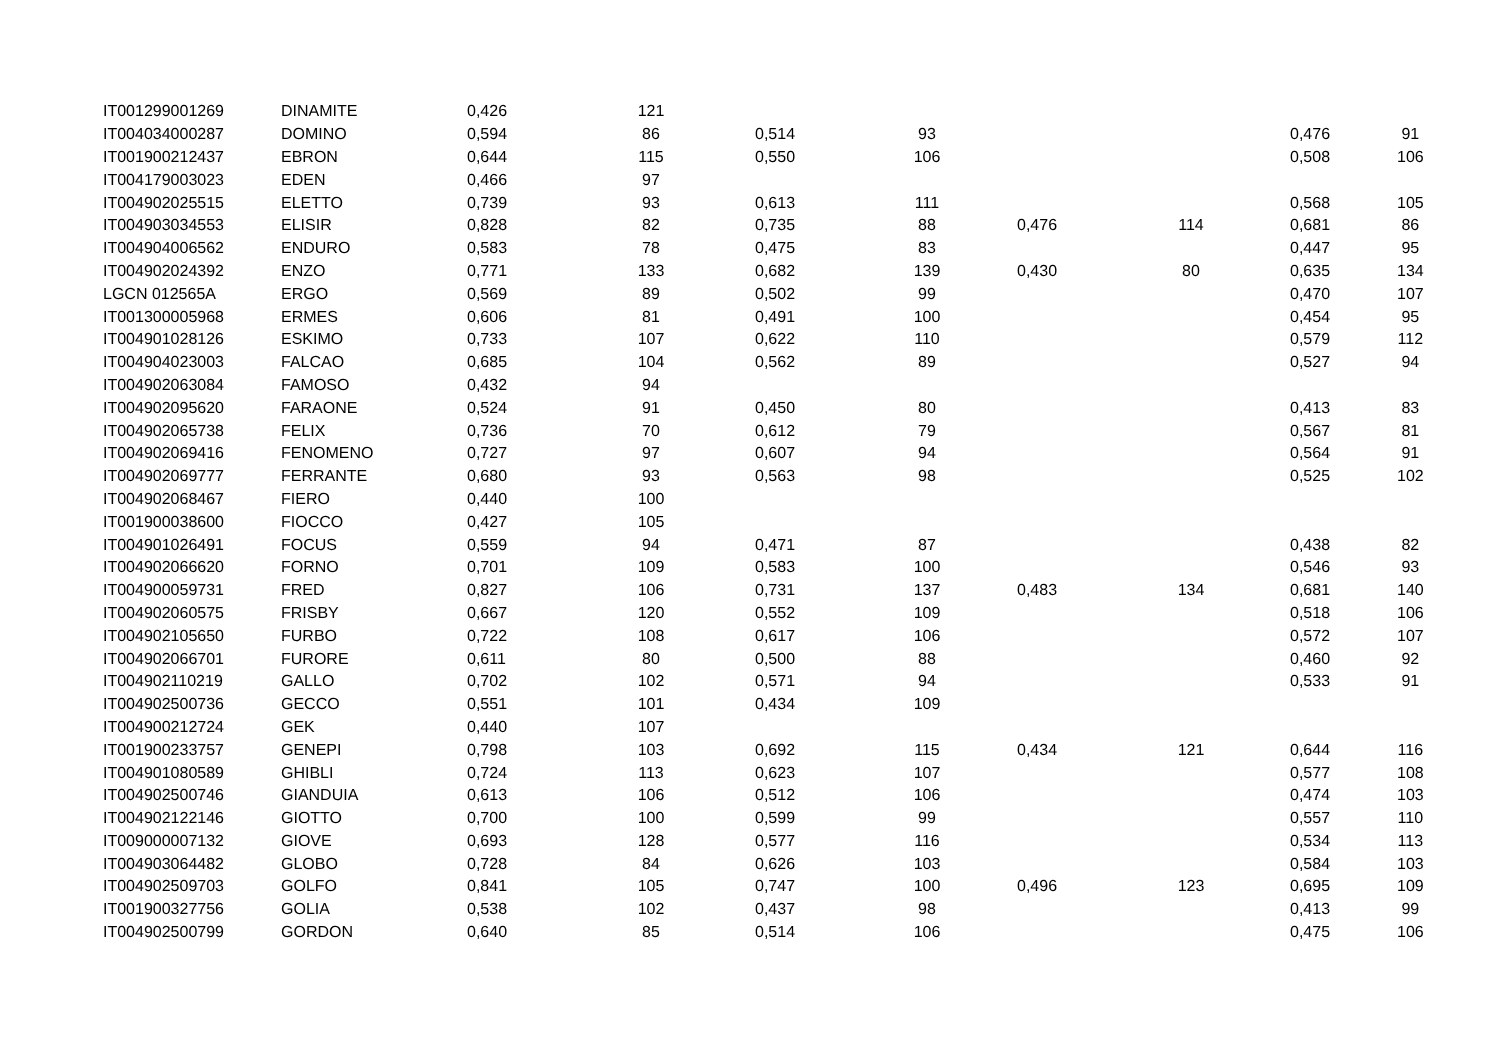| IT001299001269 | DINAMITE | 0,426 | 121 | | | | | | |
| IT004034000287 | DOMINO | 0,594 | 86 | 0,514 | 93 | | | 0,476 | 91 |
| IT001900212437 | EBRON | 0,644 | 115 | 0,550 | 106 | | | 0,508 | 106 |
| IT004179003023 | EDEN | 0,466 | 97 | | | | | | |
| IT004902025515 | ELETTO | 0,739 | 93 | 0,613 | 111 | | | 0,568 | 105 |
| IT004903034553 | ELISIR | 0,828 | 82 | 0,735 | 88 | 0,476 | 114 | 0,681 | 86 |
| IT004904006562 | ENDURO | 0,583 | 78 | 0,475 | 83 | | | 0,447 | 95 |
| IT004902024392 | ENZO | 0,771 | 133 | 0,682 | 139 | 0,430 | 80 | 0,635 | 134 |
| LGCN 012565A | ERGO | 0,569 | 89 | 0,502 | 99 | | | 0,470 | 107 |
| IT001300005968 | ERMES | 0,606 | 81 | 0,491 | 100 | | | 0,454 | 95 |
| IT004901028126 | ESKIMO | 0,733 | 107 | 0,622 | 110 | | | 0,579 | 112 |
| IT004904023003 | FALCAO | 0,685 | 104 | 0,562 | 89 | | | 0,527 | 94 |
| IT004902063084 | FAMOSO | 0,432 | 94 | | | | | | |
| IT004902095620 | FARAONE | 0,524 | 91 | 0,450 | 80 | | | 0,413 | 83 |
| IT004902065738 | FELIX | 0,736 | 70 | 0,612 | 79 | | | 0,567 | 81 |
| IT004902069416 | FENOMENO | 0,727 | 97 | 0,607 | 94 | | | 0,564 | 91 |
| IT004902069777 | FERRANTE | 0,680 | 93 | 0,563 | 98 | | | 0,525 | 102 |
| IT004902068467 | FIERO | 0,440 | 100 | | | | | | |
| IT001900038600 | FIOCCO | 0,427 | 105 | | | | | | |
| IT004901026491 | FOCUS | 0,559 | 94 | 0,471 | 87 | | | 0,438 | 82 |
| IT004902066620 | FORNO | 0,701 | 109 | 0,583 | 100 | | | 0,546 | 93 |
| IT004900059731 | FRED | 0,827 | 106 | 0,731 | 137 | 0,483 | 134 | 0,681 | 140 |
| IT004902060575 | FRISBY | 0,667 | 120 | 0,552 | 109 | | | 0,518 | 106 |
| IT004902105650 | FURBO | 0,722 | 108 | 0,617 | 106 | | | 0,572 | 107 |
| IT004902066701 | FURORE | 0,611 | 80 | 0,500 | 88 | | | 0,460 | 92 |
| IT004902110219 | GALLO | 0,702 | 102 | 0,571 | 94 | | | 0,533 | 91 |
| IT004902500736 | GECCO | 0,551 | 101 | 0,434 | 109 | | | | |
| IT004900212724 | GEK | 0,440 | 107 | | | | | | |
| IT001900233757 | GENEPI | 0,798 | 103 | 0,692 | 115 | 0,434 | 121 | 0,644 | 116 |
| IT004901080589 | GHIBLI | 0,724 | 113 | 0,623 | 107 | | | 0,577 | 108 |
| IT004902500746 | GIANDUIA | 0,613 | 106 | 0,512 | 106 | | | 0,474 | 103 |
| IT004902122146 | GIOTTO | 0,700 | 100 | 0,599 | 99 | | | 0,557 | 110 |
| IT009000007132 | GIOVE | 0,693 | 128 | 0,577 | 116 | | | 0,534 | 113 |
| IT004903064482 | GLOBO | 0,728 | 84 | 0,626 | 103 | | | 0,584 | 103 |
| IT004902509703 | GOLFO | 0,841 | 105 | 0,747 | 100 | 0,496 | 123 | 0,695 | 109 |
| IT001900327756 | GOLIA | 0,538 | 102 | 0,437 | 98 | | | 0,413 | 99 |
| IT004902500799 | GORDON | 0,640 | 85 | 0,514 | 106 | | | 0,475 | 106 |